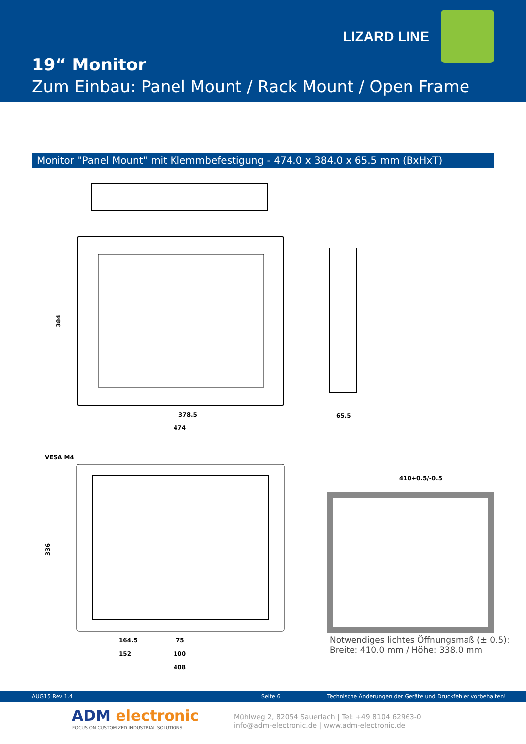LIZARD LINE
19“ Monitor
Zum Einbau: Panel Mount / Rack Mount / Open Frame
Monitor "Panel Mount" mit Klemmbefestigung - 474.0 x 384.0 x 65.5 mm (BxHxT)
384
378.5
474
65.5
VESA M4
164.5
75
152
100
408
410+0.5/-0.5
336
Notwendiges lichtes Öffnungsmaß (± 0.5):
Breite: 410.0 mm / Höhe: 338.0 mm
AUG15 Rev 1.4 Seite 6 Technische Änderungen der Geräte und Druckfehler vorbehalten!
ADM electronic
FOCUS ON CUSTOMIZED INDUSTRIAL SOLUTIONS
Mühlweg 2, 82054 Sauerlach | Tel: +49 8104 62963-0
info@adm-electronic.de | www.adm-electronic.de